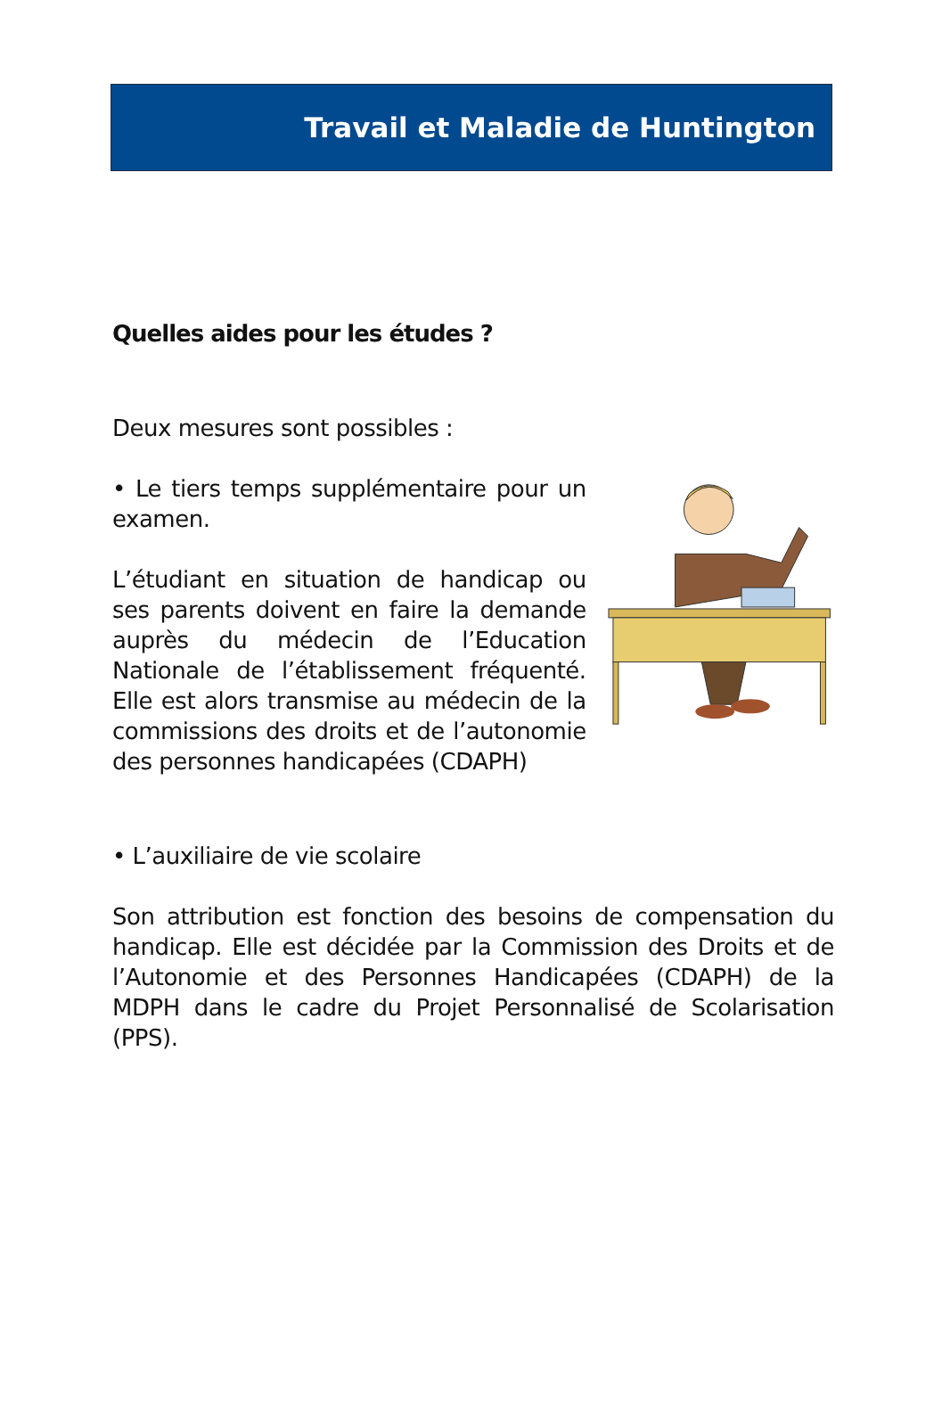Travail et Maladie de Huntington
Quelles aides pour les études ?
Deux mesures sont possibles :
• Le tiers temps supplémentaire pour un examen.
L’étudiant en situation de handicap ou ses parents doivent en faire la demande auprès du médecin de l’Education Nationale de l’établissement fréquenté. Elle est alors transmise au médecin de la commissions des droits et de l’autonomie des personnes handicapées (CDAPH)
• L’auxiliaire de vie scolaire
Son attribution est fonction des besoins de compensation du handicap. Elle est décidée par la Commission des Droits et de l’Autonomie et des Personnes Handicapées (CDAPH) de la MDPH dans le cadre du Projet Personnalisé de Scolarisation (PPS).